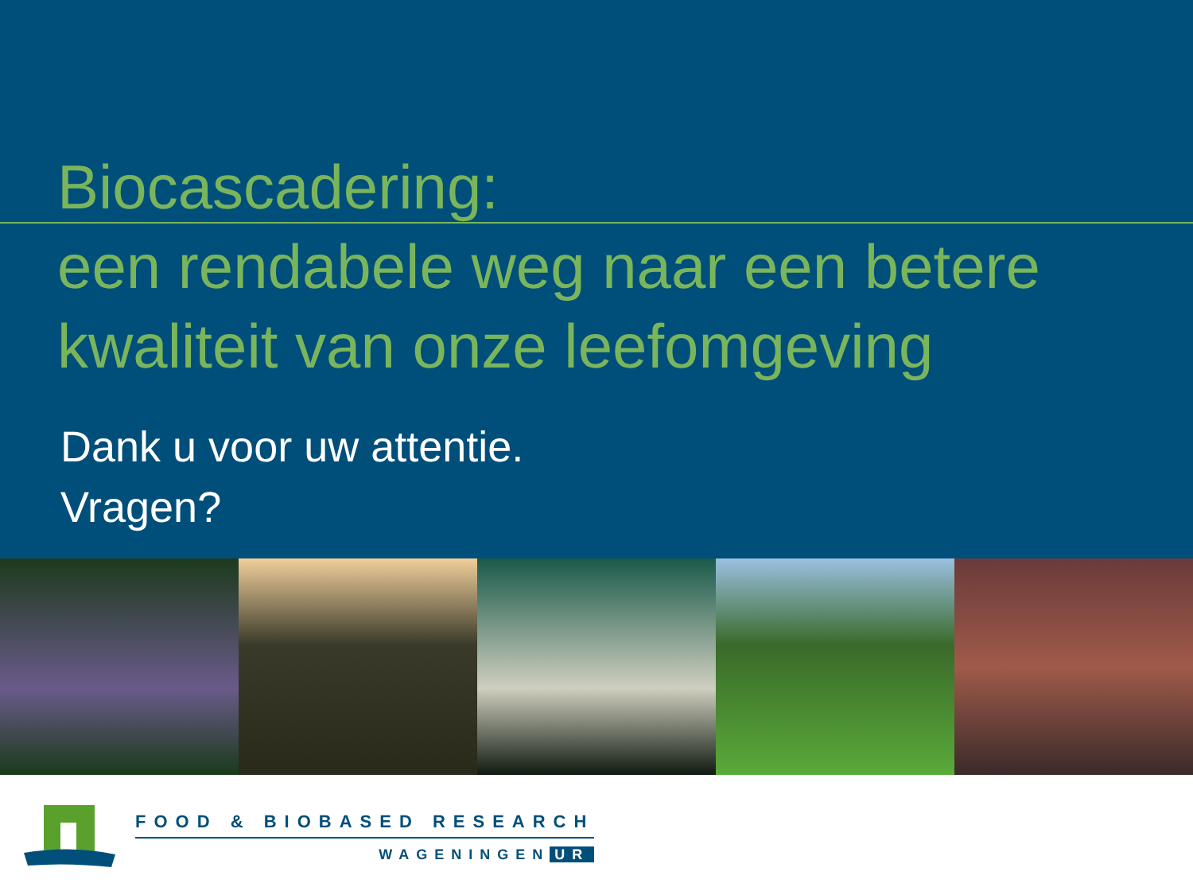Biocascadering:
een rendabele weg naar een betere kwaliteit van onze leefomgeving
Dank u voor uw attentie.
Vragen?
FOOD & BIOBASED RESEARCH
WAGENINGEN UR